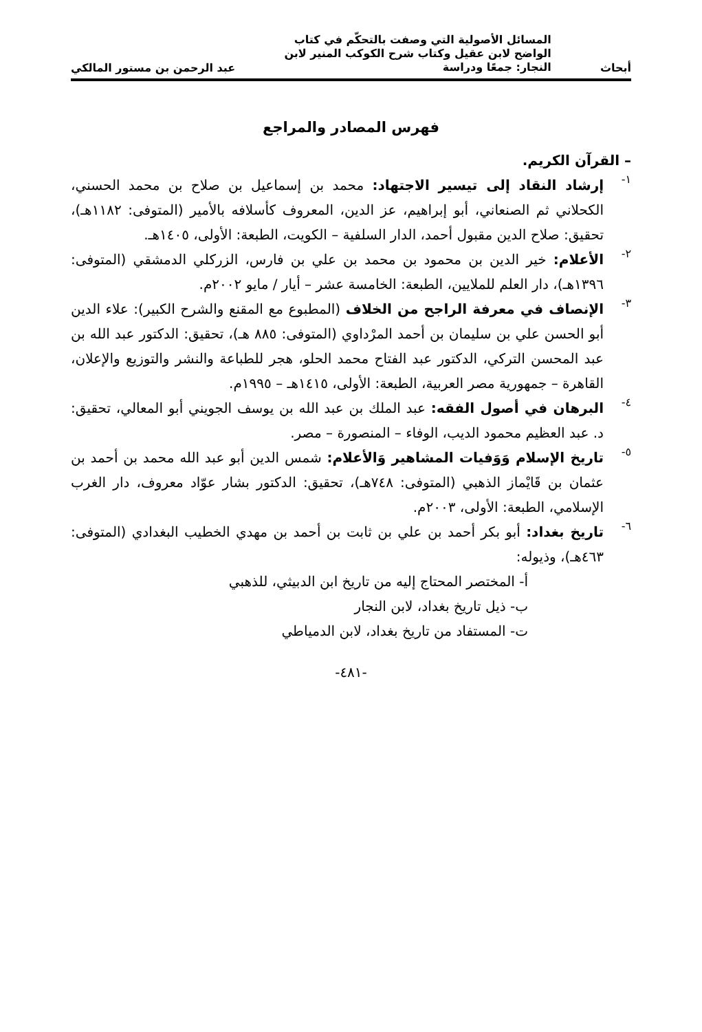أبحاث
المسائل الأصولية التي وصفت بالتحكّم في كتاب
الواضح لابن عقيل وكتاب شرح الكوكب المنير لابن
النجار: جمعًا ودراسة
عبد الرحمن بن مستور المالكي
فهرس المصادر والمراجع
– القرآن الكريم.
١-
إرشاد النقاد إلى تيسير الاجتهاد: محمد بن إسماعيل بن صلاح بن محمد الحسني، الكحلاني ثم الصنعاني، أبو إبراهيم، عز الدين، المعروف كأسلافه بالأمير (المتوفى: ١١٨٢هـ)، تحقيق: صلاح الدين مقبول أحمد، الدار السلفية – الكويت، الطبعة: الأولى، ١٤٠٥هـ.
٢-
الأعلام: خير الدين بن محمود بن محمد بن علي بن فارس، الزركلي الدمشقي (المتوفى: ١٣٩٦هـ)، دار العلم للملايين، الطبعة: الخامسة عشر – أيار / مايو ٢٠٠٢م.
٣-
الإنصاف في معرفة الراجح من الخلاف (المطبوع مع المقنع والشرح الكبير): علاء الدين أبو الحسن علي بن سليمان بن أحمد المرْداوي (المتوفى: ٨٨٥ هـ)، تحقيق: الدكتور عبد الله بن عبد المحسن التركي، الدكتور عبد الفتاح محمد الحلو، هجر للطباعة والنشر والتوزيع والإعلان، القاهرة – جمهورية مصر العربية، الطبعة: الأولى، ١٤١٥هـ – ١٩٩٥م.
٤-
البرهان في أصول الفقه: عبد الملك بن عبد الله بن يوسف الجويني أبو المعالي، تحقيق: د. عبد العظيم محمود الديب، الوفاء – المنصورة – مصر.
٥-
تاريخ الإسلام وَوَفيات المشاهير وَالأعلام: شمس الدين أبو عبد الله محمد بن أحمد بن عثمان بن قَايْماز الذهبي (المتوفى: ٧٤٨هـ)، تحقيق: الدكتور بشار عوّاد معروف، دار الغرب الإسلامي، الطبعة: الأولى، ٢٠٠٣م.
٦-
تاريخ بغداد: أبو بكر أحمد بن علي بن ثابت بن أحمد بن مهدي الخطيب البغدادي (المتوفى: ٤٦٣هـ)، وذيوله:
أ- المختصر المحتاج إليه من تاريخ ابن الدبيثي، للذهبي
ب- ذيل تاريخ بغداد، لابن النجار
ت- المستفاد من تاريخ بغداد، لابن الدمياطي
-٤٨١-